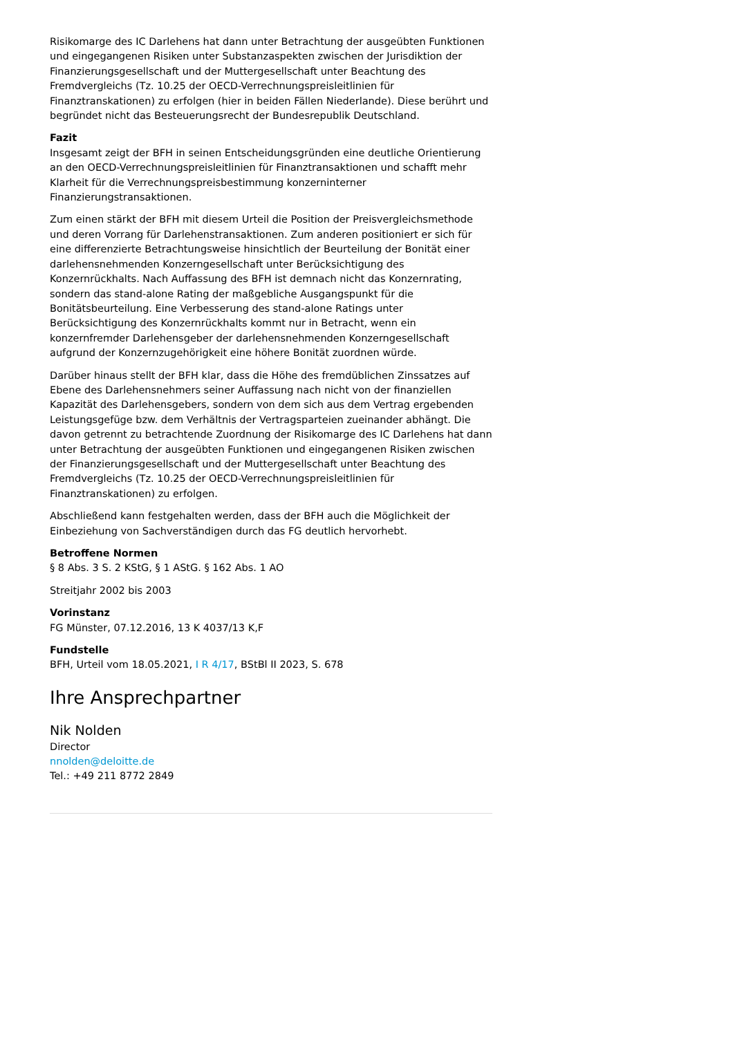Risikomarge des IC Darlehens hat dann unter Betrachtung der ausgeübten Funktionen und eingegangenen Risiken unter Substanzaspekten zwischen der Jurisdiktion der Finanzierungsgesellschaft und der Muttergesellschaft unter Beachtung des Fremdvergleichs (Tz. 10.25 der OECD-Verrechnungspreisleitlinien für Finanztranskationen) zu erfolgen (hier in beiden Fällen Niederlande). Diese berührt und begründet nicht das Besteuerungsrecht der Bundesrepublik Deutschland.
Fazit
Insgesamt zeigt der BFH in seinen Entscheidungsgründen eine deutliche Orientierung an den OECD-Verrechnungspreisleitlinien für Finanztransaktionen und schafft mehr Klarheit für die Verrechnungspreisbestimmung konzerninterner Finanzierungstransaktionen.
Zum einen stärkt der BFH mit diesem Urteil die Position der Preisvergleichsmethode und deren Vorrang für Darlehenstransaktionen. Zum anderen positioniert er sich für eine differenzierte Betrachtungsweise hinsichtlich der Beurteilung der Bonität einer darlehensnehmenden Konzerngesellschaft unter Berücksichtigung des Konzernrückhalts. Nach Auffassung des BFH ist demnach nicht das Konzernrating, sondern das stand-alone Rating der maßgebliche Ausgangspunkt für die Bonitätsbeurteilung. Eine Verbesserung des stand-alone Ratings unter Berücksichtigung des Konzernrückhalts kommt nur in Betracht, wenn ein konzernfremder Darlehensgeber der darlehensnehmenden Konzerngesellschaft aufgrund der Konzernzugehörigkeit eine höhere Bonität zuordnen würde.
Darüber hinaus stellt der BFH klar, dass die Höhe des fremdüblichen Zinssatzes auf Ebene des Darlehensnehmers seiner Auffassung nach nicht von der finanziellen Kapazität des Darlehensgebers, sondern von dem sich aus dem Vertrag ergebenden Leistungsgefüge bzw. dem Verhältnis der Vertragsparteien zueinander abhängt. Die davon getrennt zu betrachtende Zuordnung der Risikomarge des IC Darlehens hat dann unter Betrachtung der ausgeübten Funktionen und eingegangenen Risiken zwischen der Finanzierungsgesellschaft und der Muttergesellschaft unter Beachtung des Fremdvergleichs (Tz. 10.25 der OECD-Verrechnungspreisleitlinien für Finanztranskationen) zu erfolgen.
Abschließend kann festgehalten werden, dass der BFH auch die Möglichkeit der Einbeziehung von Sachverständigen durch das FG deutlich hervorhebt.
Betroffene Normen
§ 8 Abs. 3 S. 2 KStG, § 1 AStG. § 162 Abs. 1 AO
Streitjahr 2002 bis 2003
Vorinstanz
FG Münster, 07.12.2016, 13 K 4037/13 K,F
Fundstelle
BFH, Urteil vom 18.05.2021, I R 4/17, BStBl II 2023, S. 678
Ihre Ansprechpartner
Nik Nolden
Director
nnolden@deloitte.de
Tel.: +49 211 8772 2849